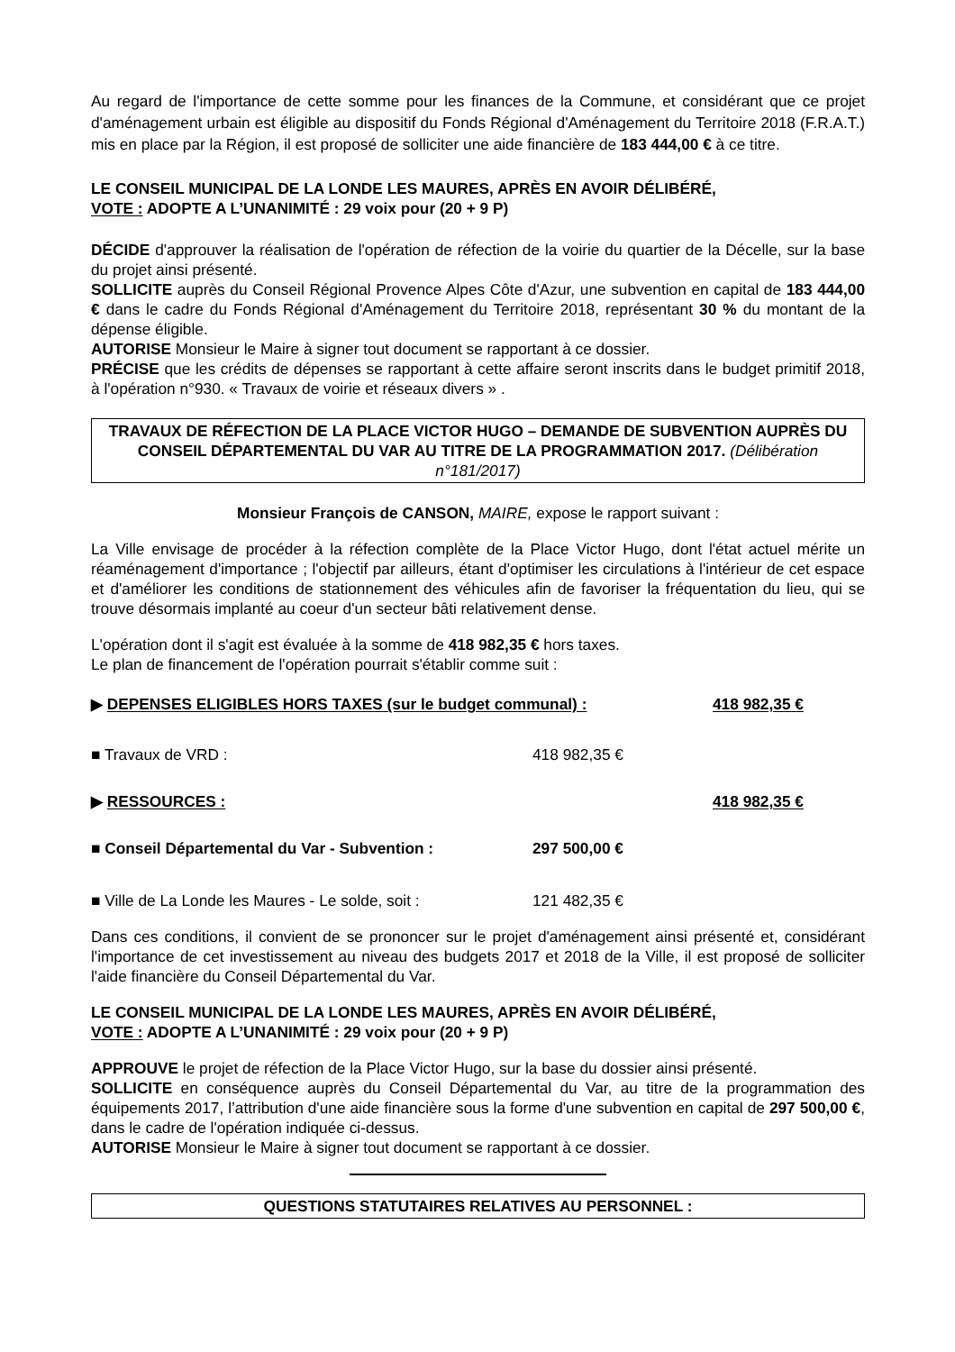Au regard de l'importance de cette somme pour les finances de la Commune, et considérant que ce projet d'aménagement urbain est éligible au dispositif du Fonds Régional d'Aménagement du Territoire 2018 (F.R.A.T.) mis en place par la Région, il est proposé de solliciter une aide financière de 183 444,00 € à ce titre.
LE CONSEIL MUNICIPAL DE LA LONDE LES MAURES, APRÈS EN AVOIR DÉLIBÉRÉ,
VOTE : ADOPTE A L’UNANIMITÉ : 29 voix pour (20 + 9 P)
DÉCIDE d'approuver la réalisation de l'opération de réfection de la voirie du quartier de la Décelle, sur la base du projet ainsi présenté.
SOLLICITE auprès du Conseil Régional Provence Alpes Côte d'Azur, une subvention en capital de 183 444,00 € dans le cadre du Fonds Régional d'Aménagement du Territoire 2018, représentant 30 % du montant de la dépense éligible.
AUTORISE Monsieur le Maire à signer tout document se rapportant à ce dossier.
PRÉCISE que les crédits de dépenses se rapportant à cette affaire seront inscrits dans le budget primitif 2018, à l'opération n°930. « Travaux de voirie et réseaux divers » .
TRAVAUX DE RÉFECTION DE LA PLACE VICTOR HUGO – DEMANDE DE SUBVENTION AUPRÈS DU CONSEIL DÉPARTEMENTAL DU VAR AU TITRE DE LA PROGRAMMATION 2017. (Délibération n°181/2017)
Monsieur François de CANSON, MAIRE, expose le rapport suivant :
La Ville envisage de procéder à la réfection complète de la Place Victor Hugo, dont l'état actuel mérite un réaménagement d'importance ; l'objectif par ailleurs, étant d'optimiser les circulations à l'intérieur de cet espace et d'améliorer les conditions de stationnement des véhicules afin de favoriser la fréquentation du lieu, qui se trouve désormais implanté au coeur d'un secteur bâti relativement dense.
L'opération dont il s'agit est évaluée à la somme de 418 982,35 € hors taxes.
Le plan de financement de l'opération pourrait s'établir comme suit :
▶ DEPENSES ELIGIBLES HORS TAXES (sur le budget communal) : 418 982,35 €
■ Travaux de VRD : 418 982,35 €
▶ RESSOURCES : 418 982,35 €
■ Conseil Départemental du Var - Subvention : 297 500,00 €
■ Ville de La Londe les Maures - Le solde, soit : 121 482,35 €
Dans ces conditions, il convient de se prononcer sur le projet d'aménagement ainsi présenté et, considérant l'importance de cet investissement au niveau des budgets 2017 et 2018 de la Ville, il est proposé de solliciter l'aide financière du Conseil Départemental du Var.
LE CONSEIL MUNICIPAL DE LA LONDE LES MAURES, APRÈS EN AVOIR DÉLIBÉRÉ,
VOTE : ADOPTE A L’UNANIMITÉ : 29 voix pour (20 + 9 P)
APPROUVE le projet de réfection de la Place Victor Hugo, sur la base du dossier ainsi présenté.
SOLLICITE en conséquence auprès du Conseil Départemental du Var, au titre de la programmation des équipements 2017, l’attribution d'une aide financière sous la forme d'une subvention en capital de 297 500,00 €, dans le cadre de l'opération indiquée ci-dessus.
AUTORISE Monsieur le Maire à signer tout document se rapportant à ce dossier.
QUESTIONS STATUTAIRES RELATIVES AU PERSONNEL :